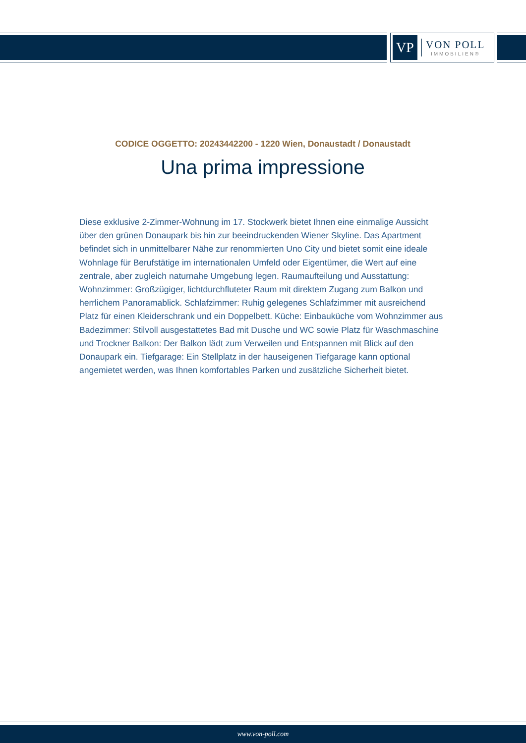VP
VON POLL
IMMOBILIEN®
CODICE OGGETTO: 20243442200 - 1220 Wien, Donaustadt / Donaustadt
Una prima impressione
Diese exklusive 2-Zimmer-Wohnung im 17. Stockwerk bietet Ihnen eine einmalige Aussicht über den grünen Donaupark bis hin zur beeindruckenden Wiener Skyline. Das Apartment befindet sich in unmittelbarer Nähe zur renommierten Uno City und bietet somit eine ideale Wohnlage für Berufstätige im internationalen Umfeld oder Eigentümer, die Wert auf eine zentrale, aber zugleich naturnahe Umgebung legen. Raumaufteilung und Ausstattung: Wohnzimmer: Großzügiger, lichtdurchfluteter Raum mit direktem Zugang zum Balkon und herrlichem Panoramablick. Schlafzimmer: Ruhig gelegenes Schlafzimmer mit ausreichend Platz für einen Kleiderschrank und ein Doppelbett. Küche: Einbauküche vom Wohnzimmer aus Badezimmer: Stilvoll ausgestattetes Bad mit Dusche und WC sowie Platz für Waschmaschine und Trockner Balkon: Der Balkon lädt zum Verweilen und Entspannen mit Blick auf den Donaupark ein. Tiefgarage: Ein Stellplatz in der hauseigenen Tiefgarage kann optional angemietet werden, was Ihnen komfortables Parken und zusätzliche Sicherheit bietet.
www.von-poll.com